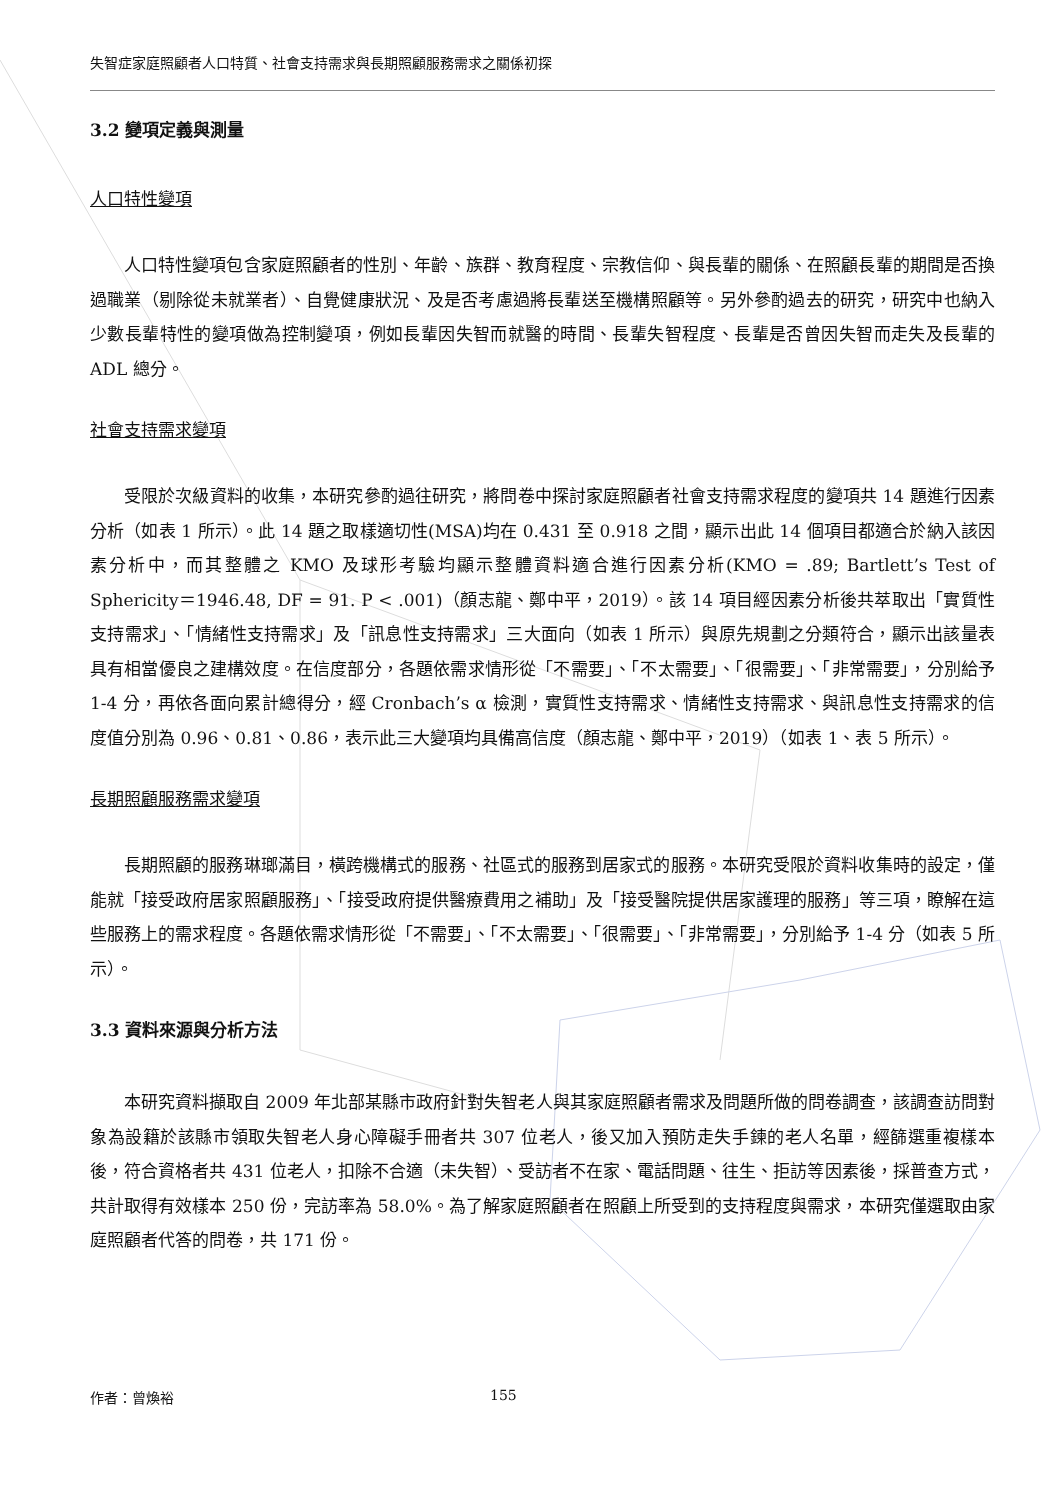失智症家庭照顧者人口特質、社會支持需求與長期照顧服務需求之關係初探
3.2 變項定義與測量
人口特性變項
人口特性變項包含家庭照顧者的性別、年齡、族群、教育程度、宗教信仰、與長輩的關係、在照顧長輩的期間是否換過職業（剔除從未就業者）、自覺健康狀況、及是否考慮過將長輩送至機構照顧等。另外參酌過去的研究，研究中也納入少數長輩特性的變項做為控制變項，例如長輩因失智而就醫的時間、長輩失智程度、長輩是否曾因失智而走失及長輩的 ADL 總分。
社會支持需求變項
受限於次級資料的收集，本研究參酌過往研究，將問卷中探討家庭照顧者社會支持需求程度的變項共 14 題進行因素分析（如表 1 所示）。此 14 題之取樣適切性(MSA)均在 0.431 至 0.918 之間，顯示出此 14 個項目都適合於納入該因素分析中，而其整體之 KMO 及球形考驗均顯示整體資料適合進行因素分析(KMO = .89; Bartlett’s Test of Sphericity＝1946.48, DF = 91. P < .001)（顏志龍、鄭中平，2019）。該 14 項目經因素分析後共萃取出「實質性支持需求」、「情緒性支持需求」及「訊息性支持需求」三大面向（如表 1 所示）與原先規劃之分類符合，顯示出該量表具有相當優良之建構效度。在信度部分，各題依需求情形從「不需要」、「不太需要」、「很需要」、「非常需要」，分別給予 1-4 分，再依各面向累計總得分，經 Cronbach’s α 檢測，實質性支持需求、情緒性支持需求、與訊息性支持需求的信度值分別為 0.96、0.81、0.86，表示此三大變項均具備高信度（顏志龍、鄭中平，2019）（如表 1、表 5 所示）。
長期照顧服務需求變項
長期照顧的服務琳瑯滿目，橫跨機構式的服務、社區式的服務到居家式的服務。本研究受限於資料收集時的設定，僅能就「接受政府居家照顧服務」、「接受政府提供醫療費用之補助」及「接受醫院提供居家護理的服務」等三項，瞭解在這些服務上的需求程度。各題依需求情形從「不需要」、「不太需要」、「很需要」、「非常需要」，分別給予 1-4 分（如表 5 所示）。
3.3 資料來源與分析方法
本研究資料擷取自 2009 年北部某縣市政府針對失智老人與其家庭照顧者需求及問題所做的問卷調查，該調查訪問對象為設籍於該縣市領取失智老人身心障礙手冊者共 307 位老人，後又加入預防走失手鍊的老人名單，經篩選重複樣本後，符合資格者共 431 位老人，扣除不合適（未失智）、受訪者不在家、電話問題、往生、拒訪等因素後，採普查方式，共計取得有效樣本 250 份，完訪率為 58.0%。為了解家庭照顧者在照顧上所受到的支持程度與需求，本研究僅選取由家庭照顧者代答的問卷，共 171 份。
作者：曾煥裕 155